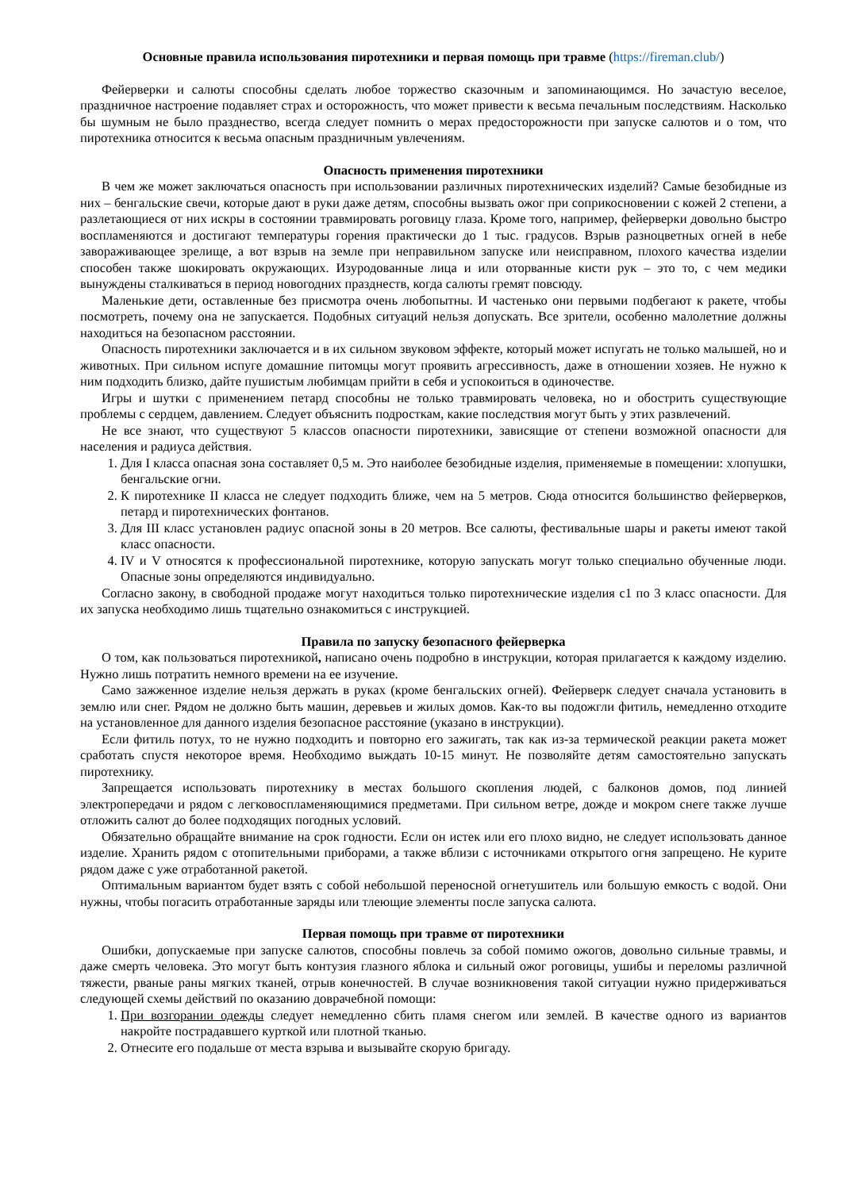Основные правила использования пиротехники и первая помощь при травме (https://fireman.club/)
Фейерверки и салюты способны сделать любое торжество сказочным и запоминающимся. Но зачастую веселое, праздничное настроение подавляет страх и осторожность, что может привести к весьма печальным последствиям. Насколько бы шумным не было празднество, всегда следует помнить о мерах предосторожности при запуске салютов и о том, что пиротехника относится к весьма опасным праздничным увлечениям.
Опасность применения пиротехники
В чем же может заключаться опасность при использовании различных пиротехнических изделий? Самые безобидные из них – бенгальские свечи, которые дают в руки даже детям, способны вызвать ожог при соприкосновении с кожей 2 степени, а разлетающиеся от них искры в состоянии травмировать роговицу глаза. Кроме того, например, фейерверки довольно быстро воспламеняются и достигают температуры горения практически до 1 тыс. градусов. Взрыв разноцветных огней в небе завораживающее зрелище, а вот взрыв на земле при неправильном запуске или неисправном, плохого качества изделии способен также шокировать окружающих. Изуродованные лица и или оторванные кисти рук – это то, с чем медики вынуждены сталкиваться в период новогодних празднеств, когда салюты гремят повсюду.
Маленькие дети, оставленные без присмотра очень любопытны. И частенько они первыми подбегают к ракете, чтобы посмотреть, почему она не запускается. Подобных ситуаций нельзя допускать. Все зрители, особенно малолетние должны находиться на безопасном расстоянии.
Опасность пиротехники заключается и в их сильном звуковом эффекте, который может испугать не только малышей, но и животных. При сильном испуге домашние питомцы могут проявить агрессивность, даже в отношении хозяев. Не нужно к ним подходить близко, дайте пушистым любимцам прийти в себя и успокоиться в одиночестве.
Игры и шутки с применением петард способны не только травмировать человека, но и обострить существующие проблемы с сердцем, давлением. Следует объяснить подросткам, какие последствия могут быть у этих развлечений.
Не все знают, что существуют 5 классов опасности пиротехники, зависящие от степени возможной опасности для населения и радиуса действия.
1. Для I класса опасная зона составляет 0,5 м. Это наиболее безобидные изделия, применяемые в помещении: хлопушки, бенгальские огни.
2. К пиротехнике II класса не следует подходить ближе, чем на 5 метров. Сюда относится большинство фейерверков, петард и пиротехнических фонтанов.
3. Для III класс установлен радиус опасной зоны в 20 метров. Все салюты, фестивальные шары и ракеты имеют такой класс опасности.
4. IV и V относятся к профессиональной пиротехнике, которую запускать могут только специально обученные люди. Опасные зоны определяются индивидуально.
Согласно закону, в свободной продаже могут находиться только пиротехнические изделия с1 по 3 класс опасности. Для их запуска необходимо лишь тщательно ознакомиться с инструкцией.
Правила по запуску безопасного фейерверка
О том, как пользоваться пиротехникой, написано очень подробно в инструкции, которая прилагается к каждому изделию. Нужно лишь потратить немного времени на ее изучение.
Само зажженное изделие нельзя держать в руках (кроме бенгальских огней). Фейерверк следует сначала установить в землю или снег. Рядом не должно быть машин, деревьев и жилых домов. Как-то вы подожгли фитиль, немедленно отходите на установленное для данного изделия безопасное расстояние (указано в инструкции).
Если фитиль потух, то не нужно подходить и повторно его зажигать, так как из-за термической реакции ракета может сработать спустя некоторое время. Необходимо выждать 10-15 минут. Не позволяйте детям самостоятельно запускать пиротехнику.
Запрещается использовать пиротехнику в местах большого скопления людей, с балконов домов, под линией электропередачи и рядом с легковоспламеняющимися предметами. При сильном ветре, дожде и мокром снеге также лучше отложить салют до более подходящих погодных условий.
Обязательно обращайте внимание на срок годности. Если он истек или его плохо видно, не следует использовать данное изделие. Хранить рядом с отопительными приборами, а также вблизи с источниками открытого огня запрещено. Не курите рядом даже с уже отработанной ракетой.
Оптимальным вариантом будет взять с собой небольшой переносной огнетушитель или большую емкость с водой. Они нужны, чтобы погасить отработанные заряды или тлеющие элементы после запуска салюта.
Первая помощь при травме от пиротехники
Ошибки, допускаемые при запуске салютов, способны повлечь за собой помимо ожогов, довольно сильные травмы, и даже смерть человека. Это могут быть контузия глазного яблока и сильный ожог роговицы, ушибы и переломы различной тяжести, рваные раны мягких тканей, отрыв конечностей. В случае возникновения такой ситуации нужно придерживаться следующей схемы действий по оказанию доврачебной помощи:
1. При возгорании одежды следует немедленно сбить пламя снегом или землей. В качестве одного из вариантов накройте пострадавшего курткой или плотной тканью.
2. Отнесите его подальше от места взрыва и вызывайте скорую бригаду.